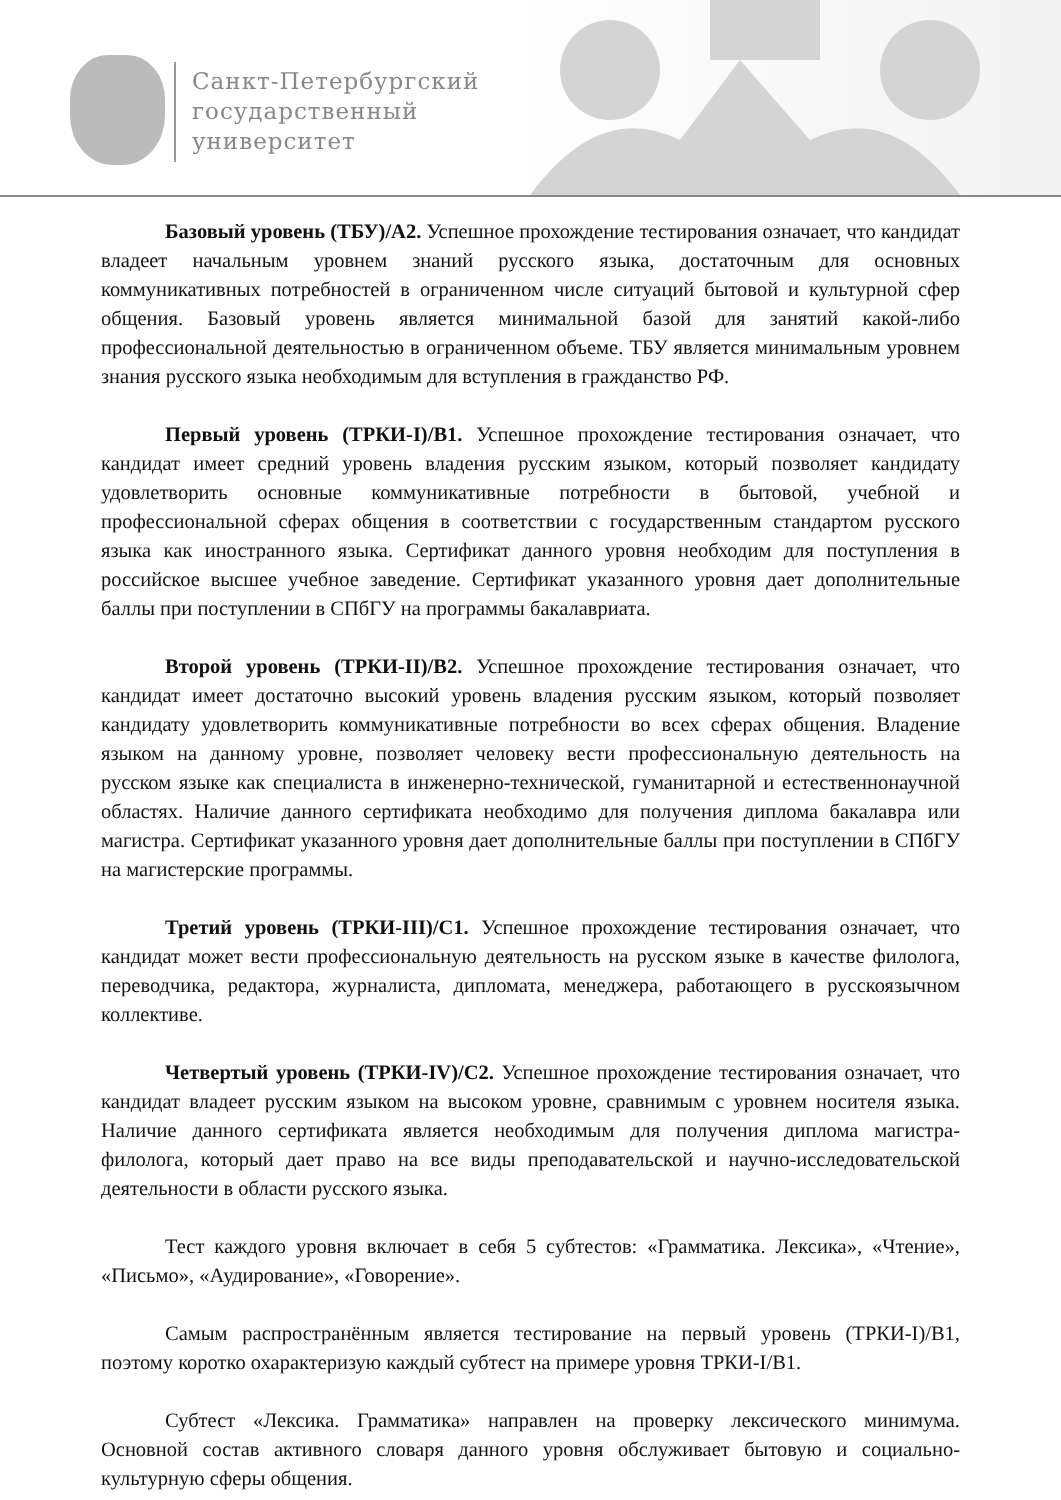Санкт-Петербургский
государственный
университет
Базовый уровень (ТБУ)/А2. Успешное прохождение тестирования означает, что кандидат владеет начальным уровнем знаний русского языка, достаточным для основных коммуникативных потребностей в ограниченном числе ситуаций бытовой и культурной сфер общения. Базовый уровень является минимальной базой для занятий какой-либо профессиональной деятельностью в ограниченном объеме. ТБУ является минимальным уровнем знания русского языка необходимым для вступления в гражданство РФ.
Первый уровень (ТРКИ-I)/В1. Успешное прохождение тестирования означает, что кандидат имеет средний уровень владения русским языком, который позволяет кандидату удовлетворить основные коммуникативные потребности в бытовой, учебной и профессиональной сферах общения в соответствии с государственным стандартом русского языка как иностранного языка. Сертификат данного уровня необходим для поступления в российское высшее учебное заведение. Сертификат указанного уровня дает дополнительные баллы при поступлении в СПбГУ на программы бакалавриата.
Второй уровень (ТРКИ-II)/В2. Успешное прохождение тестирования означает, что кандидат имеет достаточно высокий уровень владения русским языком, который позволяет кандидату удовлетворить коммуникативные потребности во всех сферах общения. Владение языком на данному уровне, позволяет человеку вести профессиональную деятельность на русском языке как специалиста в инженерно-технической, гуманитарной и естественнонаучной областях. Наличие данного сертификата необходимо для получения диплома бакалавра или магистра. Сертификат указанного уровня дает дополнительные баллы при поступлении в СПбГУ на магистерские программы.
Третий уровень (ТРКИ-III)/С1. Успешное прохождение тестирования означает, что кандидат может вести профессиональную деятельность на русском языке в качестве филолога, переводчика, редактора, журналиста, дипломата, менеджера, работающего в русскоязычном коллективе.
Четвертый уровень (ТРКИ-IV)/С2. Успешное прохождение тестирования означает, что кандидат владеет русским языком на высоком уровне, сравнимым с уровнем носителя языка. Наличие данного сертификата является необходимым для получения диплома магистра-филолога, который дает право на все виды преподавательской и научно-исследовательской деятельности в области русского языка.
Тест каждого уровня включает в себя 5 субтестов: «Грамматика. Лексика», «Чтение», «Письмо», «Аудирование», «Говорение».
Самым распространённым является тестирование на первый уровень (ТРКИ-I)/В1, поэтому коротко охарактеризую каждый субтест на примере уровня ТРКИ-I/В1.
Субтест «Лексика. Грамматика» направлен на проверку лексического минимума. Основной состав активного словаря данного уровня обслуживает бытовую и социально-культурную сферы общения.